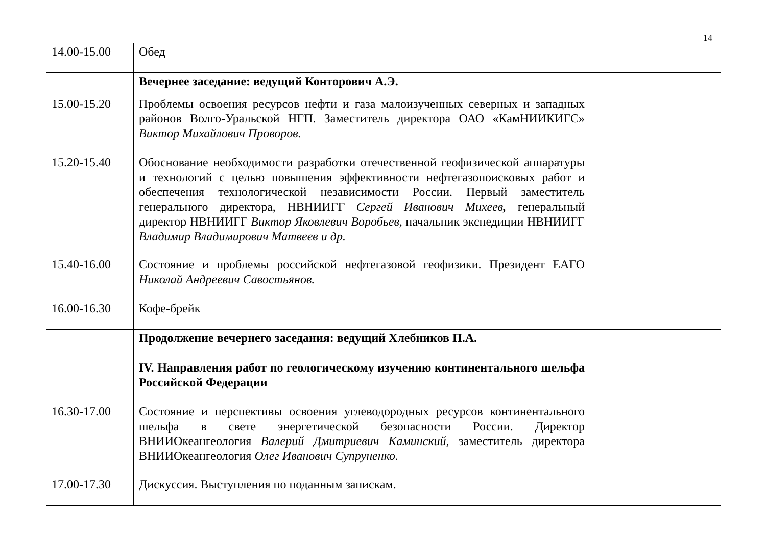14
| 14.00-15.00 | Обед | |
| | Вечернее заседание: ведущий Конторович А.Э. | |
| 15.00-15.20 | Проблемы освоения ресурсов нефти и газа малоизученных северных и западных районов Волго-Уральской НГП. Заместитель директора ОАО «КамНИИКИГС» Виктор Михайлович Проворов. | |
| 15.20-15.40 | Обоснование необходимости разработки отечественной геофизической аппаратуры и технологий с целью повышения эффективности нефтегазопоисковых работ и обеспечения технологической независимости России. Первый заместитель генерального директора, НВНИИГГ Сергей Иванович Михеев , генеральный директор НВНИИГГ Виктор Яковлевич Воробьев, начальник экспедиции НВНИИГГ Владимир Владимирович Матвеев и др. | |
| 15.40-16.00 | Состояние и проблемы российской нефтегазовой геофизики. Президент ЕАГО Николай Андреевич Савостьянов. | |
| 16.00-16.30 | Кофе-брейк | |
| | Продолжение вечернего заседания: ведущий Хлебников П.А. | |
| | IV. Направления работ по геологическому изучению континентального шельфа Российской Федерации | |
| 16.30-17.00 | Состояние и перспективы освоения углеводородных ресурсов континентального шельфа в свете энергетической безопасности России. Директор ВНИИОкеангеология Валерий Дмитриевич Каминский, заместитель директора ВНИИОкеангеология Олег Иванович Супруненко. | |
| 17.00-17.30 | Дискуссия. Выступления по поданным запискам. | |